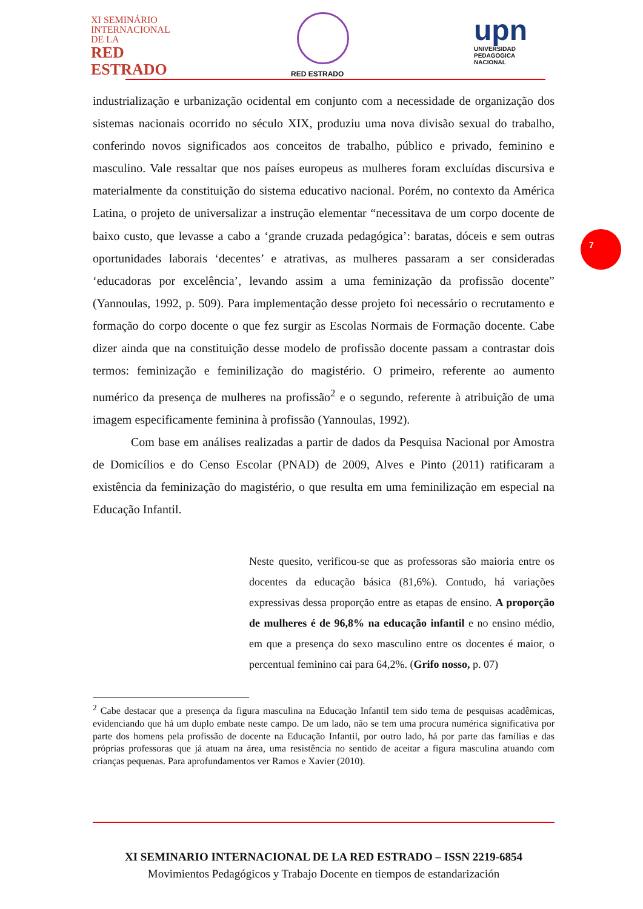XI SEMINÁRIO
INTERNACIONAL
DE LA
RED
ESTRADO
RED ESTRADO
upn
UNIVERSIDAD
PEDAGOGICA
NACIONAL
7
industrialização e urbanização ocidental em conjunto com a necessidade de organização dos sistemas nacionais ocorrido no século XIX, produziu uma nova divisão sexual do trabalho, conferindo novos significados aos conceitos de trabalho, público e privado, feminino e masculino. Vale ressaltar que nos países europeus as mulheres foram excluídas discursiva e materialmente da constituição do sistema educativo nacional. Porém, no contexto da América Latina, o projeto de universalizar a instrução elementar “necessitava de um corpo docente de baixo custo, que levasse a cabo a ‘grande cruzada pedagógica’: baratas, dóceis e sem outras oportunidades laborais ‘decentes’ e atrativas, as mulheres passaram a ser consideradas ‘educadoras por excelência’, levando assim a uma feminização da profissão docente” (Yannoulas, 1992, p. 509). Para implementação desse projeto foi necessário o recrutamento e formação do corpo docente o que fez surgir as Escolas Normais de Formação docente. Cabe dizer ainda que na constituição desse modelo de profissão docente passam a contrastar dois termos: feminização e feminilização do magistério. O primeiro, referente ao aumento numérico da presença de mulheres na profissão<sup>2</sup> e o segundo, referente à atribuição de uma imagem especificamente feminina à profissão (Yannoulas, 1992).
Com base em análises realizadas a partir de dados da Pesquisa Nacional por Amostra de Domicílios e do Censo Escolar (PNAD) de 2009, Alves e Pinto (2011) ratificaram a existência da feminização do magistério, o que resulta em uma feminilização em especial na Educação Infantil.
Neste quesito, verificou-se que as professoras são maioria entre os docentes da educação básica (81,6%). Contudo, há variações expressivas dessa proporção entre as etapas de ensino. A proporção de mulheres é de 96,8% na educação infantil e no ensino médio, em que a presença do sexo masculino entre os docentes é maior, o percentual feminino cai para 64,2%. (Grifo nosso, p. 07)
<sup>2</sup> Cabe destacar que a presença da figura masculina na Educação Infantil tem sido tema de pesquisas acadêmicas, evidenciando que há um duplo embate neste campo. De um lado, não se tem uma procura numérica significativa por parte dos homens pela profissão de docente na Educação Infantil, por outro lado, há por parte das famílias e das próprias professoras que já atuam na área, uma resistência no sentido de aceitar a figura masculina atuando com crianças pequenas. Para aprofundamentos ver Ramos e Xavier (2010).
XI SEMINARIO INTERNACIONAL DE LA RED ESTRADO – ISSN 2219-6854
Movimientos Pedagógicos y Trabajo Docente en tiempos de estandarización